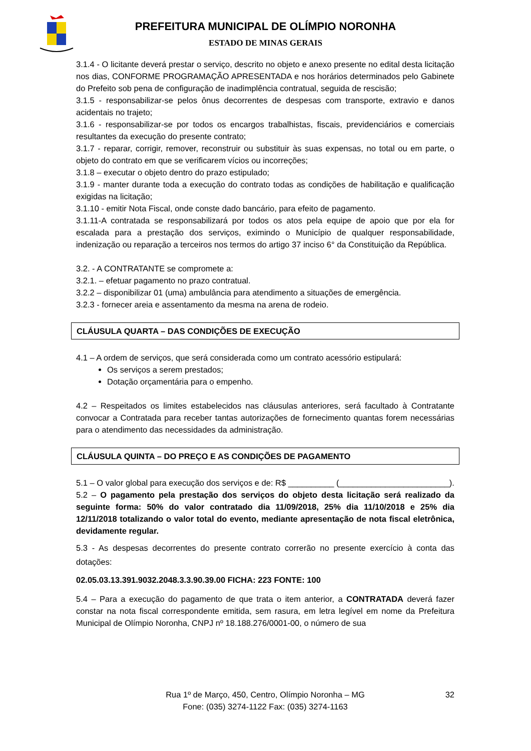PREFEITURA MUNICIPAL DE OLÍMPIO NORONHA
ESTADO DE MINAS GERAIS
3.1.4 - O licitante deverá prestar o serviço, descrito no objeto e anexo presente no edital desta licitação nos dias, CONFORME PROGRAMAÇÃO APRESENTADA e nos horários determinados pelo Gabinete do Prefeito sob pena de configuração de inadimplência contratual, seguida de rescisão;
3.1.5 - responsabilizar-se pelos ônus decorrentes de despesas com transporte, extravio e danos acidentais no trajeto;
3.1.6 - responsabilizar-se por todos os encargos trabalhistas, fiscais, previdenciários e comerciais resultantes da execução do presente contrato;
3.1.7 - reparar, corrigir, remover, reconstruir ou substituir às suas expensas, no total ou em parte, o objeto do contrato em que se verificarem vícios ou incorreções;
3.1.8 – executar o objeto dentro do prazo estipulado;
3.1.9 - manter durante toda a execução do contrato todas as condições de habilitação e qualificação exigidas na licitação;
3.1.10 - emitir Nota Fiscal, onde conste dado bancário, para efeito de pagamento.
3.1.11-A contratada se responsabilizará por todos os atos pela equipe de apoio que por ela for escalada para a prestação dos serviços, eximindo o Município de qualquer responsabilidade, indenização ou reparação a terceiros nos termos do artigo 37 inciso 6° da Constituição da República.
3.2. - A CONTRATANTE se compromete a:
3.2.1. – efetuar pagamento no prazo contratual.
3.2.2 – disponibilizar 01 (uma) ambulância para atendimento a situações de emergência.
3.2.3 - fornecer areia e assentamento da mesma na arena de rodeio.
CLÁUSULA QUARTA – DAS CONDIÇÕES DE EXECUÇÃO
4.1 – A ordem de serviços, que será considerada como um contrato acessório estipulará:
Os serviços a serem prestados;
Dotação orçamentária para o empenho.
4.2 – Respeitados os limites estabelecidos nas cláusulas anteriores, será facultado à Contratante convocar a Contratada para receber tantas autorizações de fornecimento quantas forem necessárias para o atendimento das necessidades da administração.
CLÁUSULA QUINTA – DO PREÇO E AS CONDIÇÕES DE PAGAMENTO
5.1 – O valor global para execução dos serviços e de: R$ __________ (________________________).
5.2 – O pagamento pela prestação dos serviços do objeto desta licitação será realizado da seguinte forma: 50% do valor contratado dia 11/09/2018, 25% dia 11/10/2018 e 25% dia 12/11/2018 totalizando o valor total do evento, mediante apresentação de nota fiscal eletrônica, devidamente regular.
5.3 - As despesas decorrentes do presente contrato correrão no presente exercício à conta das dotações:
02.05.03.13.391.9032.2048.3.3.90.39.00 FICHA: 223 FONTE: 100
5.4 – Para a execução do pagamento de que trata o item anterior, a CONTRATADA deverá fazer constar na nota fiscal correspondente emitida, sem rasura, em letra legível em nome da Prefeitura Municipal de Olímpio Noronha, CNPJ nº 18.188.276/0001-00, o número de sua
32
Rua 1º de Março, 450, Centro, Olímpio Noronha – MG
Fone: (035) 3274-1122 Fax: (035) 3274-1163